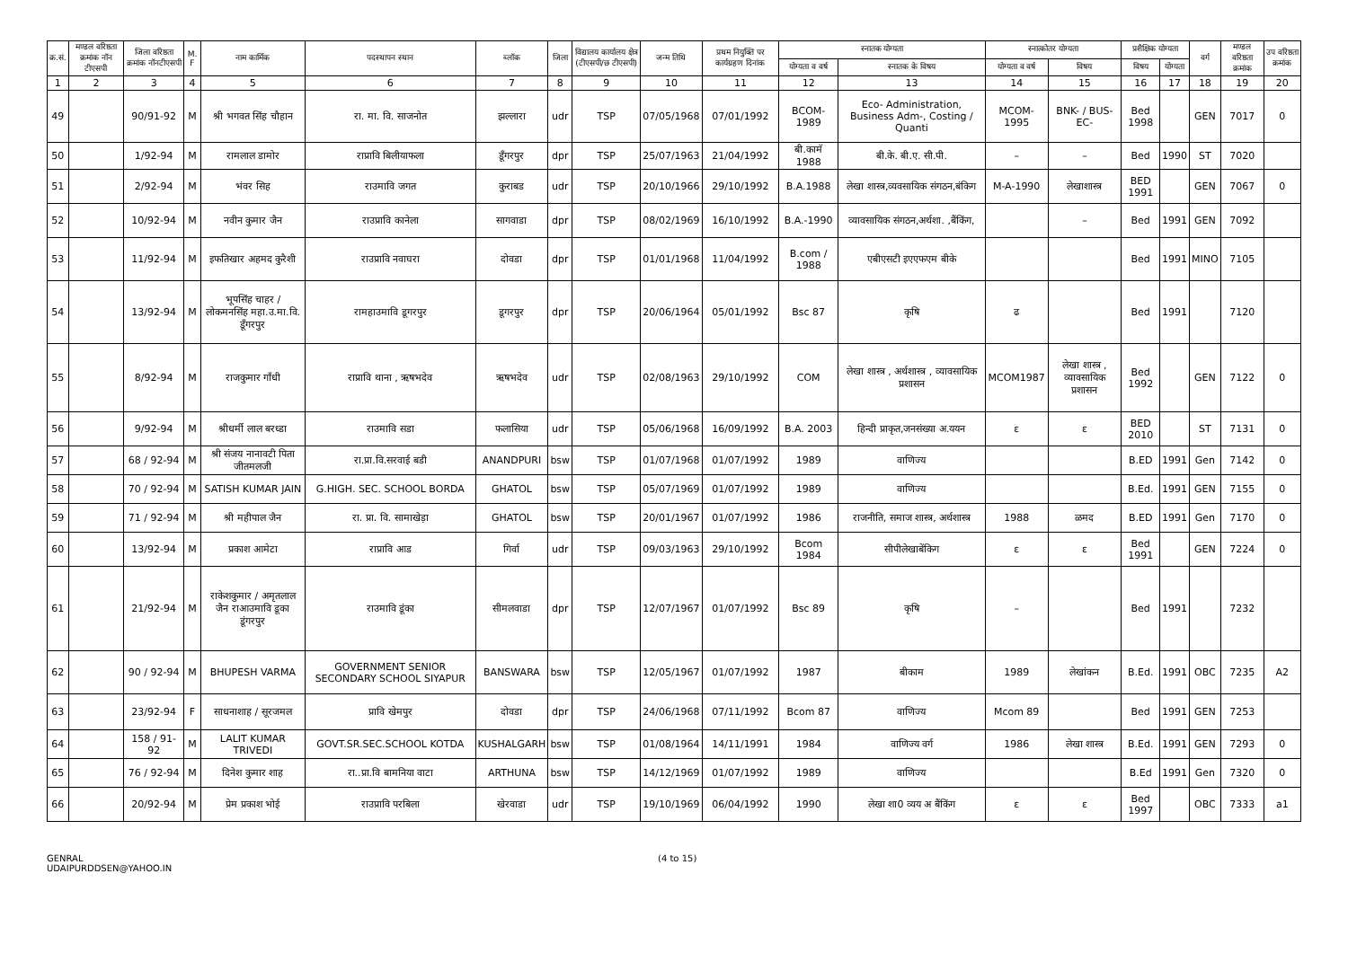| क्र.सं. | मण्डल वरिष्ठता क्रमांक नॉन टीएसपी | जिला वरिष्ठता क्रमांक नॉनटीएसपी | M. F | नाम कार्मिक | पदस्थापन स्थान | ब्लॉक | जिला | विद्यालय कार्यालय क्षेत्र (टीएसपी/छ टीएसपी) | जन्म तिथि | प्रथम नियुक्ति पर कार्यग्रहण दिनांक | स्नातक योग्यता | | स्नात्कोतर योग्यता | | प्रशैक्षिक योग्यता | | वर्ग | मण्डल वरिष्ठता क्रमांक | उप वरिष्ठता क्रमांक |
| --- | --- | --- | --- | --- | --- | --- | --- | --- | --- | --- | --- | --- | --- | --- | --- | --- | --- | --- | --- |
| | | | | | | | | | | | योग्यता व वर्ष | स्नातक के विषय | योग्यता व वर्ष | विषय | विषय | योग्यता | | | |
| 1 | 2 | 3 | 4 | 5 | 6 | 7 | 8 | 9 | 10 | 11 | 12 | 13 | 14 | 15 | 16 | 17 | 18 | 19 | 20 |
| 49 | | 90/91-92 | M | श्री भगवत सिंह चौहान | रा. मा. वि. साजनोत | झल्लारा | udr | TSP | 07/05/1968 | 07/01/1992 | BCOM-1989 | Eco- Administration, Business Adm-, Costing / Quanti | MCOM-1995 | BNK- / BUS- EC- | Bed 1998 | | GEN | 7017 | 0 |
| 50 | | 1/92-94 | M | रामलाल डामोर | राप्रावि बिलीयाफला | डूँगरपुर | dpr | TSP | 25/07/1963 | 21/04/1992 | बी.कामॅ 1988 | बी.के. बी.ए. सी.पी. | – | – | Bed | 1990 | ST | 7020 | |
| 51 | | 2/92-94 | M | भंवर सिह | राउमावि जगत | कुराबड | udr | TSP | 20/10/1966 | 29/10/1992 | B.A.1988 | लेखा शास्त्र,व्यवसायिक संगठन,बंकिग | M-A-1990 | लेखाशास्त्र | BED 1991 | | GEN | 7067 | 0 |
| 52 | | 10/92-94 | M | नवीन कुमार जैन | राउप्रावि कानेला | सागवाडा | dpr | TSP | 08/02/1969 | 16/10/1992 | B.A.-1990 | व्यावसायिक संगठन,अर्थशा. ,बैंकिंग, | | – | Bed | 1991 | GEN | 7092 | |
| 53 | | 11/92-94 | M | इफतिखार अहमद कुरैशी | राउप्रावि नवाघरा | दोवडा | dpr | TSP | 01/01/1968 | 11/04/1992 | B.com / 1988 | एबीएसटी इएएफएम बीके | | | Bed | 1991 | MINO | 7105 | |
| 54 | | 13/92-94 | M | भूपसिंह चाहर / लोकमनसिंह महा.उ.मा.वि. डूँगरपुर | रामहाउमावि डूगरपुर | डूगरपुर | dpr | TSP | 20/06/1964 | 05/01/1992 | Bsc 87 | कृषि | ढ | | Bed | 1991 | | 7120 | |
| 55 | | 8/92-94 | M | राजकुमार गाँधी | राप्रावि थाना , ऋषभदेव | ऋषभदेव | udr | TSP | 02/08/1963 | 29/10/1992 | COM | लेखा शास्त्र , अर्थशास्त्र , व्यावसायिक प्रशासन | MCOM1987 | लेखा शास्त्र , व्यावसायिक प्रशासन | Bed 1992 | | GEN | 7122 | 0 |
| 56 | | 9/92-94 | M | श्रीधर्मी लाल बरध्डा | राउमावि सडा | फलासिया | udr | TSP | 05/06/1968 | 16/09/1992 | B.A. 2003 | हिन्दी प्राकृत,जनसंख्या अ.ययन | ε | ε | BED 2010 | | ST | 7131 | 0 |
| 57 | | 68 / 92-94 | M | श्री संजय नानावटी पिता जीतमलजी | रा.प्रा.वि.सरवाई बडी | ANANDPURI | bsw | TSP | 01/07/1968 | 01/07/1992 | 1989 | वाणिज्य | | | B.ED | 1991 | Gen | 7142 | 0 |
| 58 | | 70 / 92-94 | M | SATISH KUMAR JAIN | G.HIGH. SEC. SCHOOL BORDA | GHATOL | bsw | TSP | 05/07/1969 | 01/07/1992 | 1989 | वाणिज्य | | | B.Ed. | 1991 | GEN | 7155 | 0 |
| 59 | | 71 / 92-94 | M | श्री महीपाल जैन | रा. प्रा. वि. सामाखेड़ा | GHATOL | bsw | TSP | 20/01/1967 | 01/07/1992 | 1986 | राजनीति, समाज शास्त्र, अर्थशास्त्र | 1988 | ळमद | B.ED | 1991 | Gen | 7170 | 0 |
| 60 | | 13/92-94 | M | प्रकाश आमेटा | राप्रावि आड | गिर्वा | udr | TSP | 09/03/1963 | 29/10/1992 | Bcom 1984 | सीपीलेखाबेंकिग | ε | ε | Bed 1991 | | GEN | 7224 | 0 |
| 61 | | 21/92-94 | M | राकेशकुमार / अमृतलाल जैन राआउमावि डूका डूंगरपुर | राउमावि डूंका | सीमलवाडा | dpr | TSP | 12/07/1967 | 01/07/1992 | Bsc 89 | कृषि | – | | Bed | 1991 | | 7232 | |
| 62 | | 90 / 92-94 | M | BHUPESH VARMA | GOVERNMENT SENIOR SECONDARY SCHOOL SIYAPUR | BANSWARA | bsw | TSP | 12/05/1967 | 01/07/1992 | 1987 | बीकाम | 1989 | लेखांकन | B.Ed. | 1991 | OBC | 7235 | A2 |
| 63 | | 23/92-94 | F | साधनाशाह / सूरजमल | प्रावि खेमपुर | दोवडा | dpr | TSP | 24/06/1968 | 07/11/1992 | Bcom 87 | वाणिज्य | Mcom 89 | | Bed | 1991 | GEN | 7253 | |
| 64 | | 158 / 91-92 | M | LALIT KUMAR TRIVEDI | GOVT.SR.SEC.SCHOOL KOTDA | KUSHALGARH | bsw | TSP | 01/08/1964 | 14/11/1991 | 1984 | वाणिज्य वर्ग | 1986 | लेखा शास्त्र | B.Ed. | 1991 | GEN | 7293 | 0 |
| 65 | | 76 / 92-94 | M | दिनेश कुमार शाह | रा..प्रा.वि बामनिया वाटा | ARTHUNA | bsw | TSP | 14/12/1969 | 01/07/1992 | 1989 | वाणिज्य | | | B.Ed | 1991 | Gen | 7320 | 0 |
| 66 | | 20/92-94 | M | प्रेम प्रकाश भोई | राउप्रावि परबिला | खेरवाडा | udr | TSP | 19/10/1969 | 06/04/1992 | 1990 | लेखा शा0 व्यय अ बैंकिंग | ε | ε | Bed 1997 | | OBC | 7333 | a1 |
GENRAL
UDAIPURDDSEN@YAHOO.IN
(4 to 15)